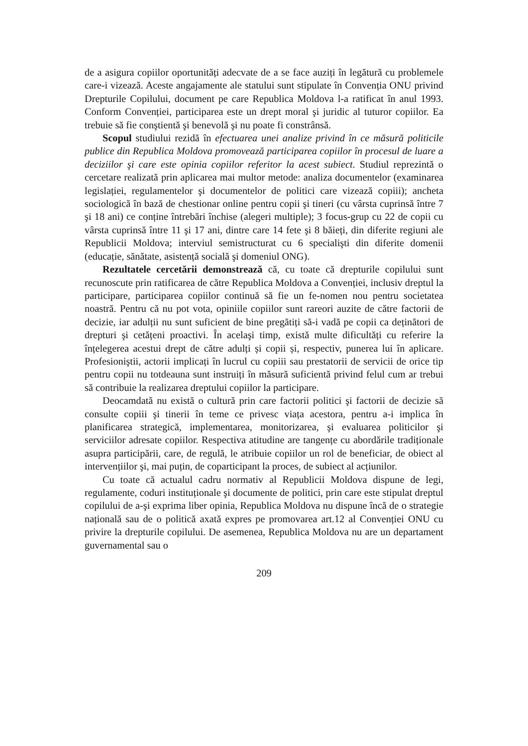de a asigura copiilor oportunități adecvate de a se face auziți în legătură cu problemele care-i vizează. Aceste angajamente ale statului sunt stipulate în Convenția ONU privind Drepturile Copilului, document pe care Republica Moldova l-a ratificat în anul 1993. Conform Convenției, participarea este un drept moral şi juridic al tuturor copiilor. Ea trebuie să fie conştientă şi benevolă şi nu poate fi constrânsă.
Scopul studiului rezidă în efectuarea unei analize privind în ce măsură politicile publice din Republica Moldova promovează participarea copiilor în procesul de luare a deciziilor şi care este opinia copiilor referitor la acest subiect. Studiul reprezintă o cercetare realizată prin aplicarea mai multor metode: analiza documentelor (examinarea legislației, regulamentelor şi documentelor de politici care vizează copiii); ancheta sociologică în bază de chestionar online pentru copii şi tineri (cu vârsta cuprinsă între 7 şi 18 ani) ce conține întrebări închise (alegeri multiple); 3 focus-grup cu 22 de copii cu vârsta cuprinsă între 11 şi 17 ani, dintre care 14 fete şi 8 băieți, din diferite regiuni ale Republicii Moldova; interviul semistructurat cu 6 specialişti din diferite domenii (educație, sănătate, asistență socială şi domeniul ONG).
Rezultatele cercetării demonstrează că, cu toate că drepturile copilului sunt recunoscute prin ratificarea de către Republica Moldova a Convenției, inclusiv dreptul la participare, participarea copiilor continuă să fie un fe-nomen nou pentru societatea noastră. Pentru că nu pot vota, opiniile copiilor sunt rareori auzite de către factorii de decizie, iar adulții nu sunt suficient de bine pregătiți să-i vadă pe copii ca deținători de drepturi şi cetățeni proactivi. În acelaşi timp, există multe dificultăți cu referire la înțelegerea acestui drept de către adulți și copii și, respectiv, punerea lui în aplicare. Profesioniştii, actorii implicați în lucrul cu copiii sau prestatorii de servicii de orice tip pentru copii nu totdeauna sunt instruiți în măsură suficientă privind felul cum ar trebui să contribuie la realizarea dreptului copiilor la participare.
Deocamdată nu există o cultură prin care factorii politici şi factorii de decizie să consulte copiii şi tinerii în teme ce privesc viața acestora, pentru a-i implica în planificarea strategică, implementarea, monitorizarea, şi evaluarea politicilor şi serviciilor adresate copiilor. Respectiva atitudine are tangențe cu abordările tradiționale asupra participării, care, de regulă, le atribuie copiilor un rol de beneficiar, de obiect al intervențiilor şi, mai puțin, de coparticipant la proces, de subiect al acțiunilor.
Cu toate că actualul cadru normativ al Republicii Moldova dispune de legi, regulamente, coduri instituționale şi documente de politici, prin care este stipulat dreptul copilului de a-şi exprima liber opinia, Republica Moldova nu dispune încă de o strategie națională sau de o politică axată expres pe promovarea art.12 al Convenției ONU cu privire la drepturile copilului. De asemenea, Republica Moldova nu are un departament guvernamental sau o
209